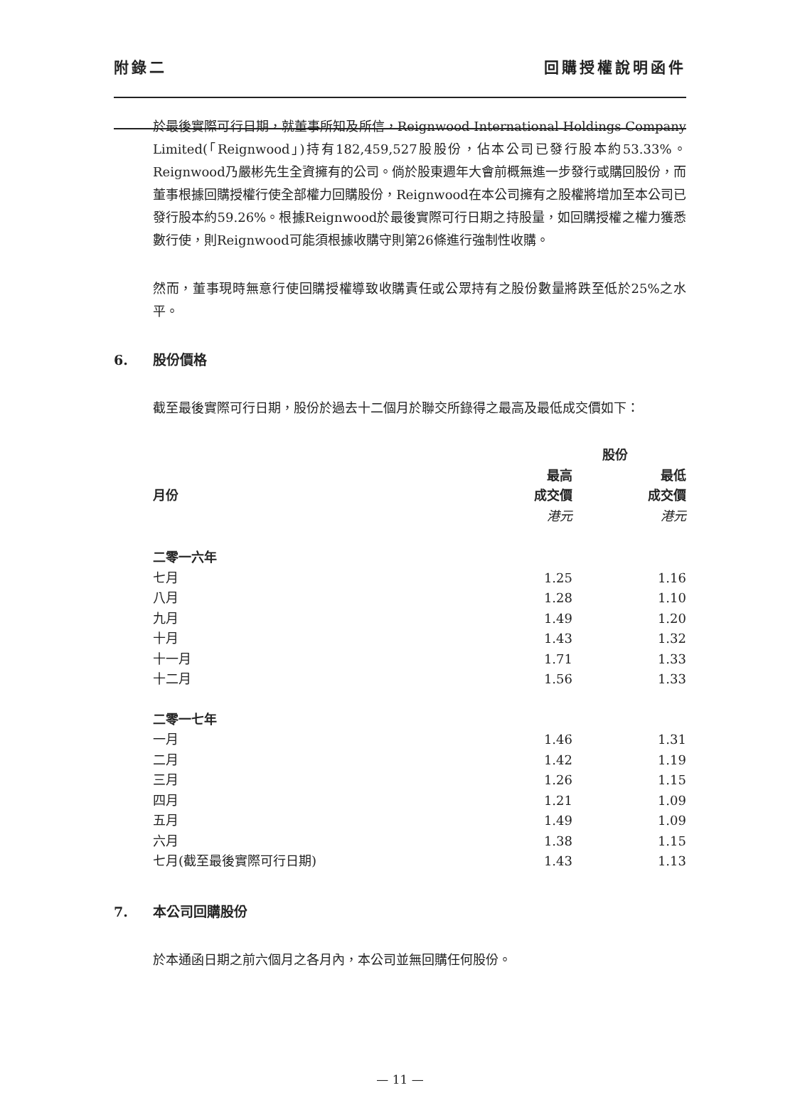附錄二 回購授權說明函件
於最後實際可行日期，就董事所知及所信，Reignwood International Holdings Company Limited(「Reignwood」)持有182,459,527股股份，佔本公司已發行股本約53.33%。Reignwood乃嚴彬先生全資擁有的公司。倘於股東週年大會前概無進一步發行或購回股份，而董事根據回購授權行使全部權力回購股份，Reignwood在本公司擁有之股權將增加至本公司已發行股本約59.26%。根據Reignwood於最後實際可行日期之持股量，如回購授權之權力獲悉數行使，則Reignwood可能須根據收購守則第26條進行強制性收購。
然而，董事現時無意行使回購授權導致收購責任或公眾持有之股份數量將跌至低於25%之水平。
6. 股份價格
截至最後實際可行日期，股份於過去十二個月於聯交所錄得之最高及最低成交價如下：
| | 股份 | |
| --- | --- | --- |
| 月份 | 最高 成交價 港元 | 最低 成交價 港元 |
| 二零一六年 | | |
| 七月 | 1.25 | 1.16 |
| 八月 | 1.28 | 1.10 |
| 九月 | 1.49 | 1.20 |
| 十月 | 1.43 | 1.32 |
| 十一月 | 1.71 | 1.33 |
| 十二月 | 1.56 | 1.33 |
| 二零一七年 | | |
| 一月 | 1.46 | 1.31 |
| 二月 | 1.42 | 1.19 |
| 三月 | 1.26 | 1.15 |
| 四月 | 1.21 | 1.09 |
| 五月 | 1.49 | 1.09 |
| 六月 | 1.38 | 1.15 |
| 七月(截至最後實際可行日期) | 1.43 | 1.13 |
7. 本公司回購股份
於本通函日期之前六個月之各月內，本公司並無回購任何股份。
— 11 —